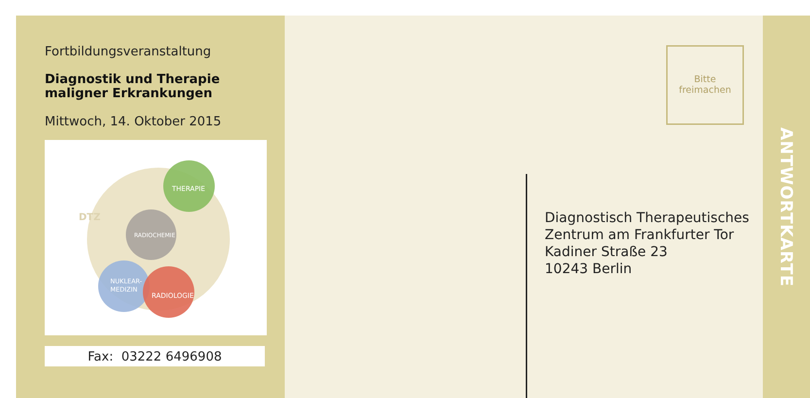Fortbildungsveranstaltung
Diagnostik und Therapie
maligner Erkrankungen
Mittwoch, 14. Oktober 2015
THERAPIE
RADIOCHEMIE
NUKLEAR-
MEDIZIN
RADIOLOGIE
DTZ
Fax: 03222 6496908
Bitte
freimachen
Diagnostisch Therapeutisches
Zentrum am Frankfurter Tor
Kadiner Straße 23
10243 Berlin
ANTWORTKARTE